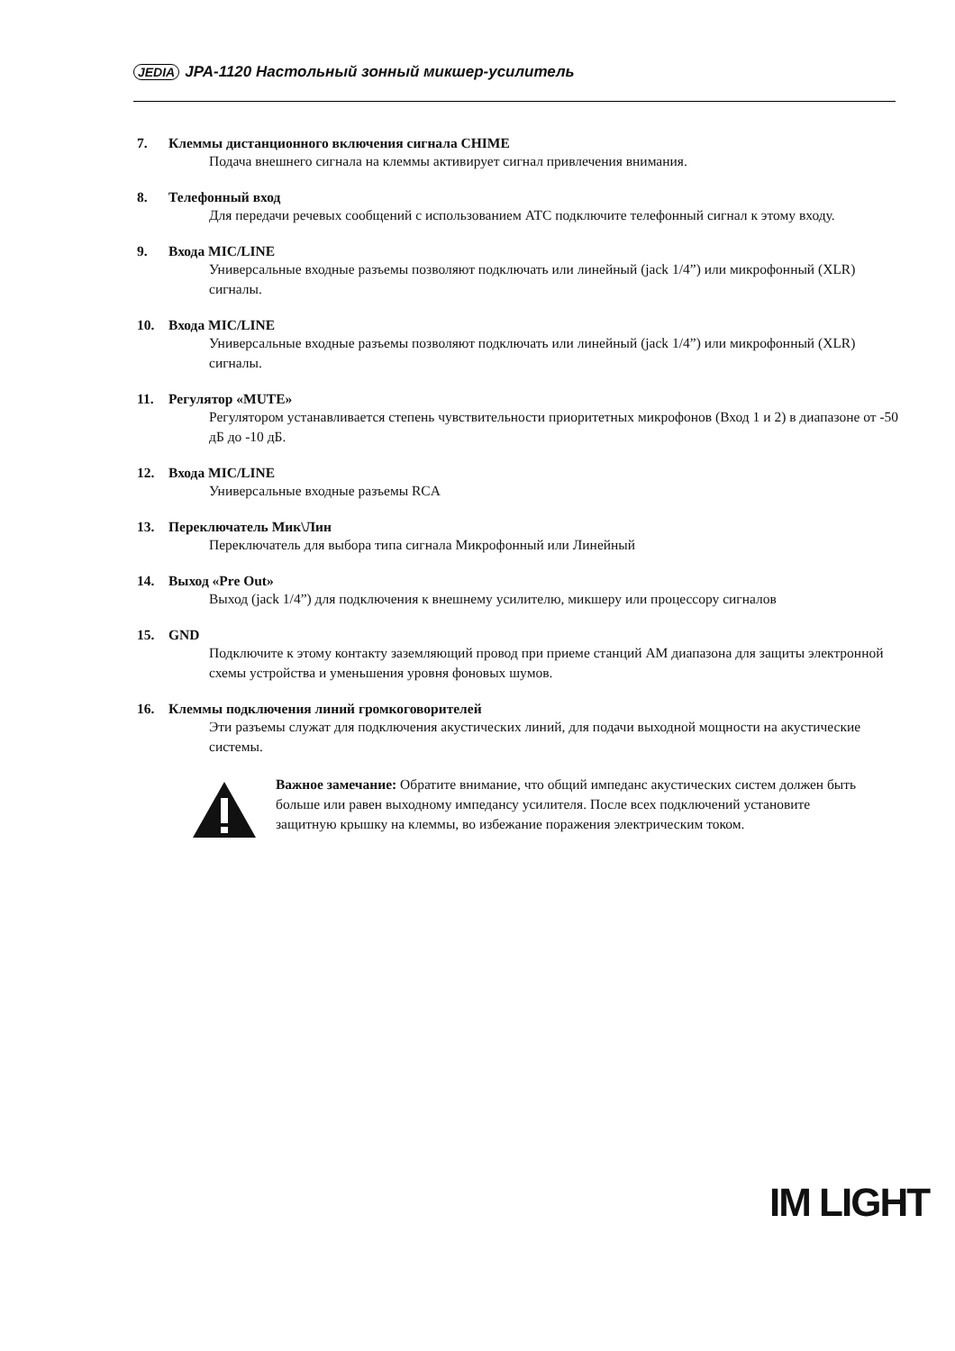JEDIA JPA-1120 Настольный зонный микшер-усилитель
7. Клеммы дистанционного включения сигнала CHIME
Подача внешнего сигнала на клеммы активирует сигнал привлечения внимания.
8. Телефонный вход
Для передачи речевых сообщений с использованием АТС подключите телефонный сигнал к этому входу.
9. Входа MIC/LINE
Универсальные входные разъемы позволяют подключать или линейный (jack 1/4”) или микрофонный (XLR) сигналы.
10. Входа MIC/LINE
Универсальные входные разъемы позволяют подключать или линейный (jack 1/4”) или микрофонный (XLR) сигналы.
11. Регулятор «MUTE»
Регулятором устанавливается степень чувствительности приоритетных микрофонов (Вход 1 и 2) в диапазоне от -50 дБ до -10 дБ.
12. Входа MIC/LINE
Универсальные входные разъемы RCA
13. Переключатель Мик\Лин
Переключатель для выбора типа сигнала Микрофонный или Линейный
14. Выход «Pre Out»
Выход (jack 1/4”) для подключения к внешнему усилителю, микшеру или процессору сигналов
15. GND
Подключите к этому контакту заземляющий провод при приеме станций AM диапазона для защиты электронной схемы устройства и уменьшения уровня фоновых шумов.
16. Клеммы подключения линий громкоговорителей
Эти разъемы служат для подключения акустических линий, для подачи выходной мощности на акустические системы.
Важное замечание: Обратите внимание, что общий импеданс акустических систем должен быть больше или равен выходному импедансу усилителя. После всех подключений установите защитную крышку на клеммы, во избежание поражения электрическим током.
IM LIGHT